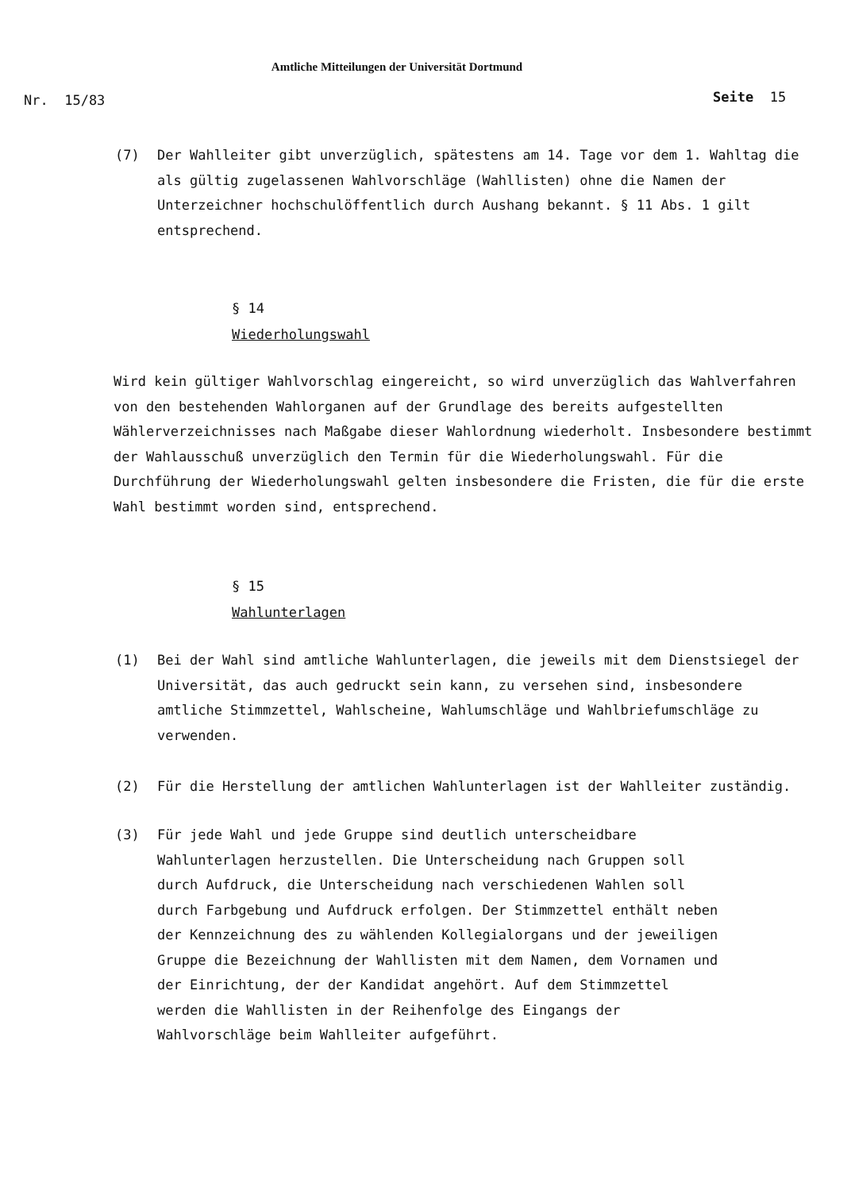Amtliche Mitteilungen der Universität Dortmund
Nr. 15/83 Seite 15
(7) Der Wahlleiter gibt unverzüglich, spätestens am 14. Tage vor dem 1. Wahltag die als gültig zugelassenen Wahlvorschläge (Wahllisten) ohne die Namen der Unterzeichner hochschulöffentlich durch Aushang bekannt. § 11 Abs. 1 gilt entsprechend.
§ 14
Wiederholungswahl
Wird kein gültiger Wahlvorschlag eingereicht, so wird unverzüglich das Wahlverfahren von den bestehenden Wahlorganen auf der Grundlage des bereits aufgestellten Wählerverzeichnisses nach Maßgabe dieser Wahlordnung wiederholt. Insbesondere bestimmt der Wahlausschuß unverzüglich den Termin für die Wiederholungswahl. Für die Durchführung der Wiederholungswahl gelten insbesondere die Fristen, die für die erste Wahl bestimmt worden sind, entsprechend.
§ 15
Wahlunterlagen
(1) Bei der Wahl sind amtliche Wahlunterlagen, die jeweils mit dem Dienstsiegel der Universität, das auch gedruckt sein kann, zu versehen sind, insbesondere amtliche Stimmzettel, Wahlscheine, Wahlumschläge und Wahlbriefumschläge zu verwenden.
(2) Für die Herstellung der amtlichen Wahlunterlagen ist der Wahlleiter zuständig.
(3) Für jede Wahl und jede Gruppe sind deutlich unterscheidbare Wahlunterlagen herzustellen. Die Unterscheidung nach Gruppen soll durch Aufdruck, die Unterscheidung nach verschiedenen Wahlen soll durch Farbgebung und Aufdruck erfolgen. Der Stimmzettel enthält neben der Kennzeichnung des zu wählenden Kollegialorgans und der jeweiligen Gruppe die Bezeichnung der Wahllisten mit dem Namen, dem Vornamen und der Einrichtung, der der Kandidat angehört. Auf dem Stimmzettel werden die Wahllisten in der Reihenfolge des Eingangs der Wahlvorschläge beim Wahlleiter aufgeführt.